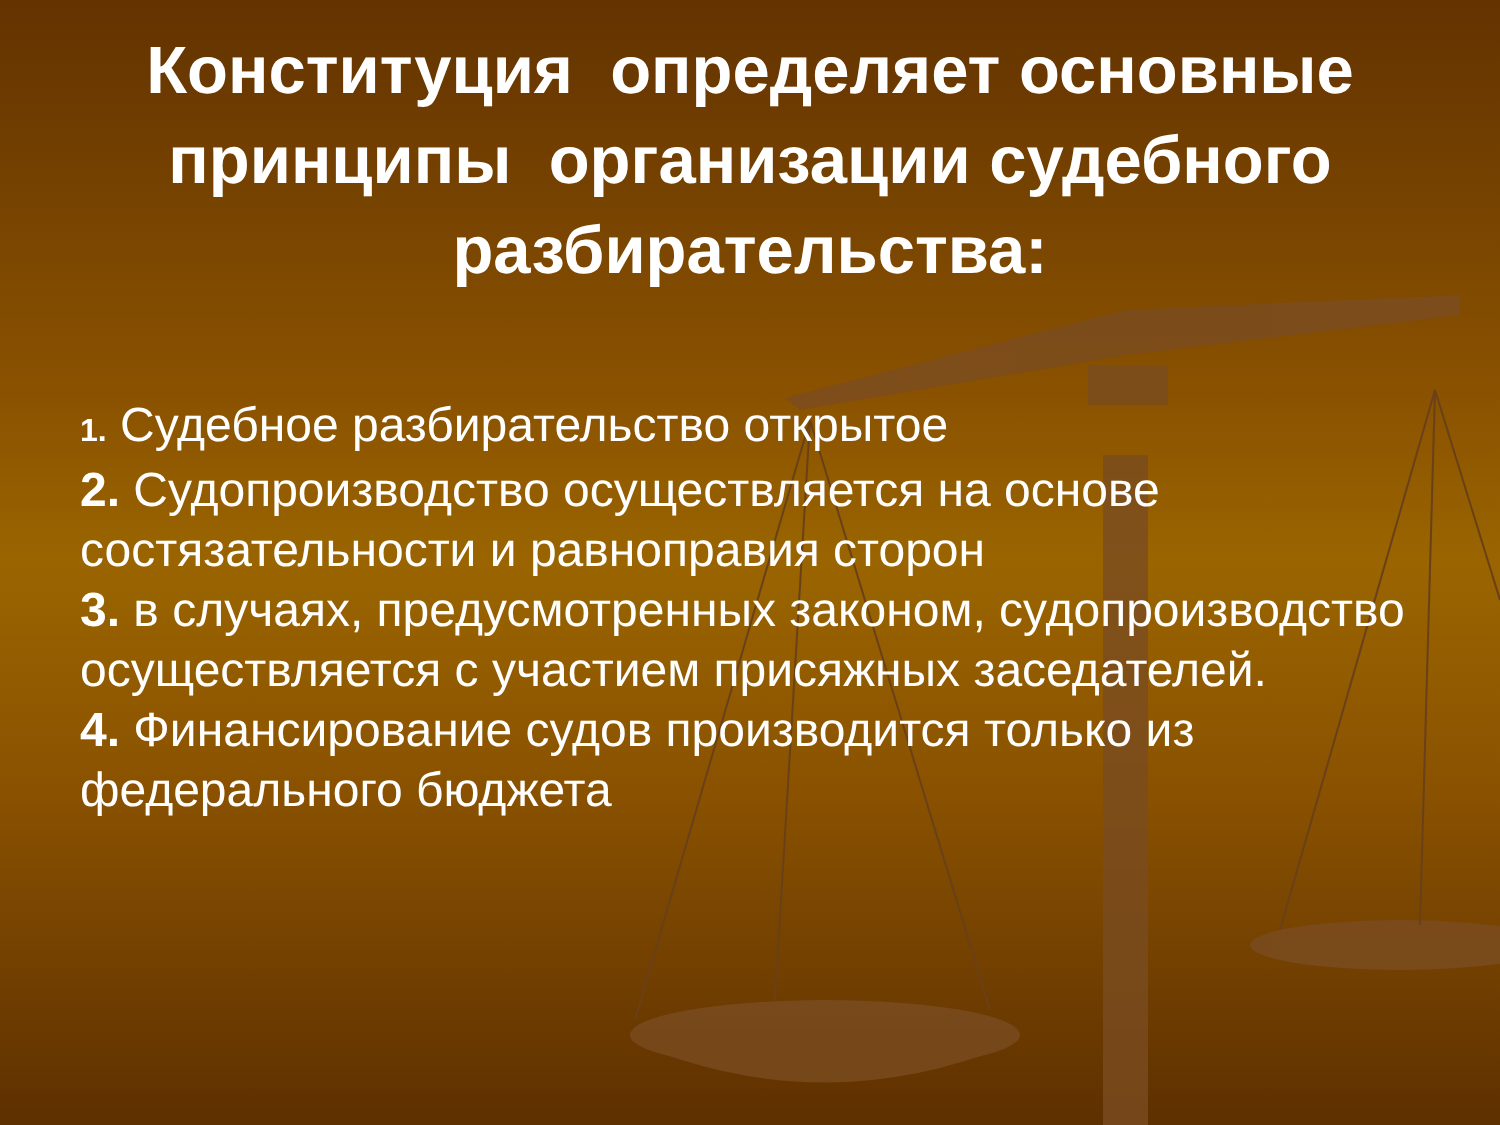Конституция определяет основные принципы организации судебного разбирательства:
1. Судебное разбирательство открытое
2. Судопроизводство осуществляется на основе состязательности и равноправия сторон
3. в случаях, предусмотренных законом, судопроизводство осуществляется с участием присяжных заседателей.
4. Финансирование судов производится только из федерального бюджета